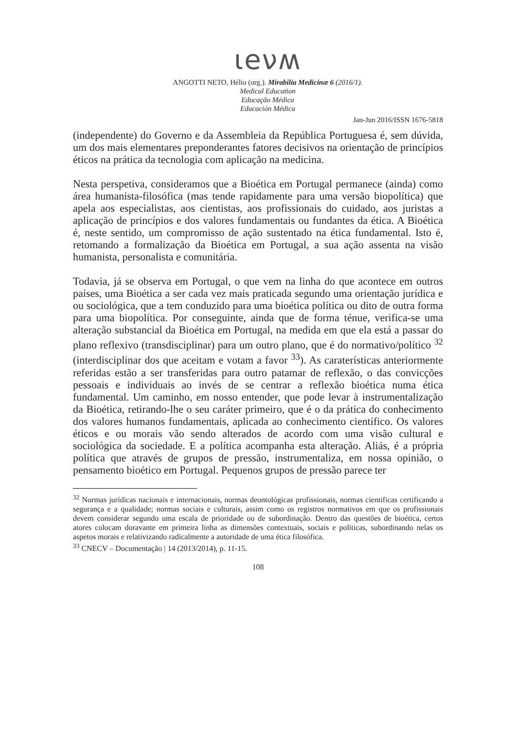ɩeνʍ
ANGOTTI NETO, Hélio (org.). Mirabilia Medicinæ 6 (2016/1).
Medical Education
Educação Médica
Educación Médica
Jan-Jun 2016/ISSN 1676-5818
(independente) do Governo e da Assembleia da República Portuguesa é, sem dúvida, um dos mais elementares preponderantes fatores decisivos na orientação de princípios éticos na prática da tecnologia com aplicação na medicina.
Nesta perspetiva, consideramos que a Bioética em Portugal permanece (ainda) como área humanista-filosófica (mas tende rapidamente para uma versão biopolítica) que apela aos especialistas, aos cientistas, aos profissionais do cuidado, aos juristas a aplicação de princípios e dos valores fundamentais ou fundantes da ética. A Bioética é, neste sentido, um compromisso de ação sustentado na ética fundamental. Isto é, retomando a formalização da Bioética em Portugal, a sua ação assenta na visão humanista, personalista e comunitária.
Todavia, já se observa em Portugal, o que vem na linha do que acontece em outros países, uma Bioética a ser cada vez mais praticada segundo uma orientação jurídica e ou sociológica, que a tem conduzido para uma bioética política ou dito de outra forma para uma biopolítica. Por conseguinte, ainda que de forma ténue, verifica-se uma alteração substancial da Bioética em Portugal, na medida em que ela está a passar do plano reflexivo (transdisciplinar) para um outro plano, que é do normativo/político <sup>32</sup> (interdisciplinar dos que aceitam e votam a favor <sup>33</sup>). As caraterísticas anteriormente referidas estão a ser transferidas para outro patamar de reflexão, o das convicções pessoais e individuais ao invés de se centrar a reflexão bioética numa ética fundamental. Um caminho, em nosso entender, que pode levar à instrumentalização da Bioética, retirando-lhe o seu caráter primeiro, que é o da prática do conhecimento dos valores humanos fundamentais, aplicada ao conhecimento científico. Os valores éticos e ou morais vão sendo alterados de acordo com uma visão cultural e sociológica da sociedade. E a política acompanha esta alteração. Aliás, é a própria política que através de grupos de pressão, instrumentaliza, em nossa opinião, o pensamento bioético em Portugal. Pequenos grupos de pressão parece ter
<sup>32</sup> Normas jurídicas nacionais e internacionais, normas deontológicas profissionais, normas cientificas certificando a segurança e a qualidade; normas sociais e culturais, assim como os registros normativos em que os profissionais devem considerar segundo uma escala de prioridade ou de subordinação. Dentro das questões de bioética, certos atores colocam doravante em primeira linha as dimensões contextuais, sociais e políticas, subordinando nelas os aspetos morais e relativizando radicalmente a autoridade de uma ética filosófica.
<sup>33</sup> CNECV – Documentação | 14 (2013/2014), p. 11-15.
108